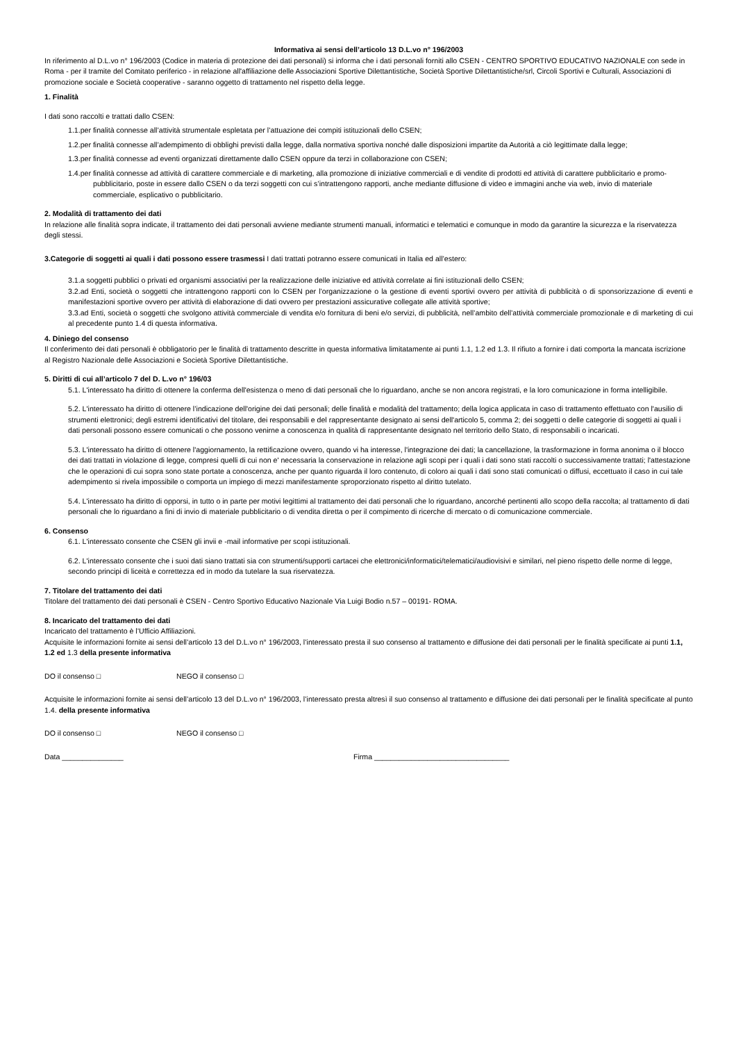Informativa ai sensi dell’articolo 13 D.L.vo n° 196/2003
In riferimento al D.L.vo n° 196/2003 (Codice in materia di protezione dei dati personali) si informa che i dati personali forniti allo CSEN - CENTRO SPORTIVO EDUCATIVO NAZIONALE con sede in Roma - per il tramite del Comitato periferico - in relazione all'affiliazione delle Associazioni Sportive Dilettantistiche, Società Sportive Dilettantistiche/srl, Circoli Sportivi e Culturali, Associazioni di promozione sociale e Società cooperative - saranno oggetto di trattamento nel rispetto della legge.
1. Finalità
I dati sono raccolti e trattati dallo CSEN:
1.1.per finalità connesse all’attività strumentale espletata per l’attuazione dei compiti istituzionali dello CSEN;
1.2.per finalità connesse all’adempimento di obblighi previsti dalla legge, dalla normativa sportiva nonché dalle disposizioni impartite da Autorità a ciò legittimate dalla legge;
1.3.per finalità connesse ad eventi organizzati direttamente dallo CSEN oppure da terzi in collaborazione con CSEN;
1.4.per finalità connesse ad attività di carattere commerciale e di marketing, alla promozione di iniziative commerciali e di vendite di prodotti ed attività di carattere pubblicitario e promo-pubblicitario, poste in essere dallo CSEN o da terzi soggetti con cui s’intrattengono rapporti, anche mediante diffusione di video e immagini anche via web, invio di materiale commerciale, esplicativo o pubblicitario.
2. Modalità di trattamento dei dati
In relazione alle finalità sopra indicate, il trattamento dei dati personali avviene mediante strumenti manuali, informatici e telematici e comunque in modo da garantire la sicurezza e la riservatezza degli stessi.
3.Categorie di soggetti ai quali i dati possono essere trasmessi I dati trattati potranno essere comunicati in Italia ed all’estero:
3.1.a soggetti pubblici o privati ed organismi associativi per la realizzazione delle iniziative ed attività correlate ai fini istituzionali dello CSEN;
3.2.ad Enti, società o soggetti che intrattengono rapporti con lo CSEN per l’organizzazione o la gestione di eventi sportivi ovvero per attività di pubblicità o di sponsorizzazione di eventi e manifestazioni sportive ovvero per attività di elaborazione di dati ovvero per prestazioni assicurative collegate alle attività sportive;
3.3.ad Enti, società o soggetti che svolgono attività commerciale di vendita e/o fornitura di beni e/o servizi, di pubblicità, nell’ambito dell’attività commerciale promozionale e di marketing di cui al precedente punto 1.4 di questa informativa.
4. Diniego del consenso
Il conferimento dei dati personali è obbligatorio per le finalità di trattamento descritte in questa informativa limitatamente ai punti 1.1, 1.2 ed 1.3. Il rifiuto a fornire i dati comporta la mancata iscrizione al Registro Nazionale delle Associazioni e Società Sportive Dilettantistiche.
5. Diritti di cui all’articolo 7 del D. L.vo n° 196/03
5.1. L'interessato ha diritto di ottenere la conferma dell'esistenza o meno di dati personali che lo riguardano, anche se non ancora registrati, e la loro comunicazione in forma intelligibile.
5.2. L'interessato ha diritto di ottenere l’indicazione dell'origine dei dati personali; delle finalità e modalità del trattamento; della logica applicata in caso di trattamento effettuato con l'ausilio di strumenti elettronici; degli estremi identificativi del titolare, dei responsabili e del rappresentante designato ai sensi dell'articolo 5, comma 2; dei soggetti o delle categorie di soggetti ai quali i dati personali possono essere comunicati o che possono venirne a conoscenza in qualità di rappresentante designato nel territorio dello Stato, di responsabili o incaricati.
5.3. L'interessato ha diritto di ottenere l'aggiornamento, la rettificazione ovvero, quando vi ha interesse, l'integrazione dei dati; la cancellazione, la trasformazione in forma anonima o il blocco dei dati trattati in violazione di legge, compresi quelli di cui non e' necessaria la conservazione in relazione agli scopi per i quali i dati sono stati raccolti o successivamente trattati; l'attestazione che le operazioni di cui sopra sono state portate a conoscenza, anche per quanto riguarda il loro contenuto, di coloro ai quali i dati sono stati comunicati o diffusi, eccettuato il caso in cui tale adempimento si rivela impossibile o comporta un impiego di mezzi manifestamente sproporzionato rispetto al diritto tutelato.
5.4. L'interessato ha diritto di opporsi, in tutto o in parte per motivi legittimi al trattamento dei dati personali che lo riguardano, ancorché pertinenti allo scopo della raccolta; al trattamento di dati personali che lo riguardano a fini di invio di materiale pubblicitario o di vendita diretta o per il compimento di ricerche di mercato o di comunicazione commerciale.
6. Consenso
6.1. L'interessato consente che CSEN gli invii e -mail informative per scopi istituzionali.
6.2. L'interessato consente che i suoi dati siano trattati sia con strumenti/supporti cartacei che elettronici/informatici/telematici/audiovisivi e similari, nel pieno rispetto delle norme di legge, secondo principi di liceità e correttezza ed in modo da tutelare la sua riservatezza.
7. Titolare del trattamento dei dati
Titolare del trattamento dei dati personali è CSEN - Centro Sportivo Educativo Nazionale Via Luigi Bodio n.57 – 00191- ROMA.
8. Incaricato del trattamento dei dati
Incaricato del trattamento è l’Ufficio Affiliazioni.
Acquisite le informazioni fornite ai sensi dell’articolo 13 del D.L.vo n° 196/2003, l’interessato presta il suo consenso al trattamento e diffusione dei dati personali per le finalità specificate ai punti 1.1, 1.2 ed 1.3 della presente informativa
DO il consenso □ NEGO il consenso □
Acquisite le informazioni fornite ai sensi dell’articolo 13 del D.L.vo n° 196/2003, l’interessato presta altresì il suo consenso al trattamento e diffusione dei dati personali per le finalità specificate al punto 1.4. della presente informativa
DO il consenso □ NEGO il consenso □
Data _______________ Firma _________________________________